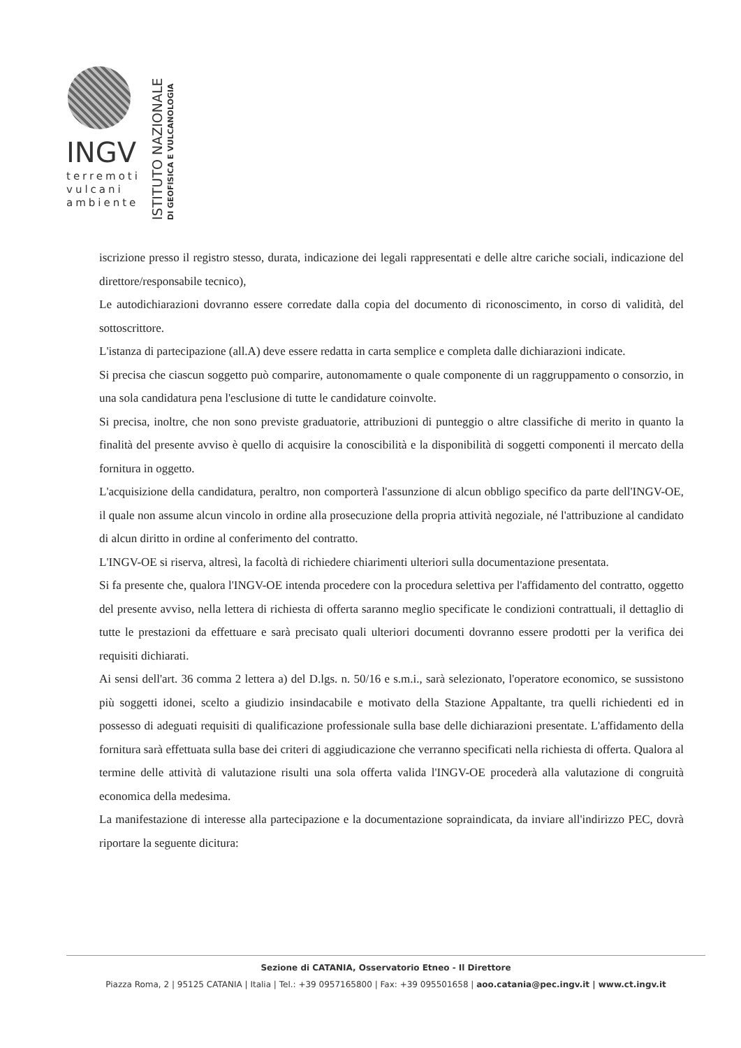INGV
terremoti
vulcani
ambiente
ISTITUTO NAZIONALE
DI GEOFISICA E VULCANOLOGIA
iscrizione presso il registro stesso, durata, indicazione dei legali rappresentati e delle altre cariche sociali, indicazione del direttore/responsabile tecnico),
Le autodichiarazioni dovranno essere corredate dalla copia del documento di riconoscimento, in corso di validità, del sottoscrittore.
L'istanza di partecipazione (all.A) deve essere redatta in carta semplice e completa dalle dichiarazioni indicate.
Si precisa che ciascun soggetto può comparire, autonomamente o quale componente di un raggruppamento o consorzio, in una sola candidatura pena l'esclusione di tutte le candidature coinvolte.
Si precisa, inoltre, che non sono previste graduatorie, attribuzioni di punteggio o altre classifiche di merito in quanto la finalità del presente avviso è quello di acquisire la conoscibilità e la disponibilità di soggetti componenti il mercato della fornitura in oggetto.
L'acquisizione della candidatura, peraltro, non comporterà l'assunzione di alcun obbligo specifico da parte dell'INGV-OE, il quale non assume alcun vincolo in ordine alla prosecuzione della propria attività negoziale, né l'attribuzione al candidato di alcun diritto in ordine al conferimento del contratto.
L'INGV-OE si riserva, altresì, la facoltà di richiedere chiarimenti ulteriori sulla documentazione presentata.
Si fa presente che, qualora l'INGV-OE intenda procedere con la procedura selettiva per l'affidamento del contratto, oggetto del presente avviso, nella lettera di richiesta di offerta saranno meglio specificate le condizioni contrattuali, il dettaglio di tutte le prestazioni da effettuare e sarà precisato quali ulteriori documenti dovranno essere prodotti per la verifica dei requisiti dichiarati.
Ai sensi dell'art. 36 comma 2 lettera a) del D.lgs. n. 50/16 e s.m.i., sarà selezionato, l'operatore economico, se sussistono più soggetti idonei, scelto a giudizio insindacabile e motivato della Stazione Appaltante, tra quelli richiedenti ed in possesso di adeguati requisiti di qualificazione professionale sulla base delle dichiarazioni presentate. L'affidamento della fornitura sarà effettuata sulla base dei criteri di aggiudicazione che verranno specificati nella richiesta di offerta. Qualora al termine delle attività di valutazione risulti una sola offerta valida l'INGV-OE procederà alla valutazione di congruità economica della medesima.
La manifestazione di interesse alla partecipazione e la documentazione sopraindicata, da inviare all'indirizzo PEC, dovrà riportare la seguente dicitura:
Sezione di CATANIA, Osservatorio Etneo - Il Direttore
Piazza Roma, 2 | 95125 CATANIA | Italia | Tel.: +39 0957165800 | Fax: +39 095501658 | aoo.catania@pec.ingv.it | www.ct.ingv.it